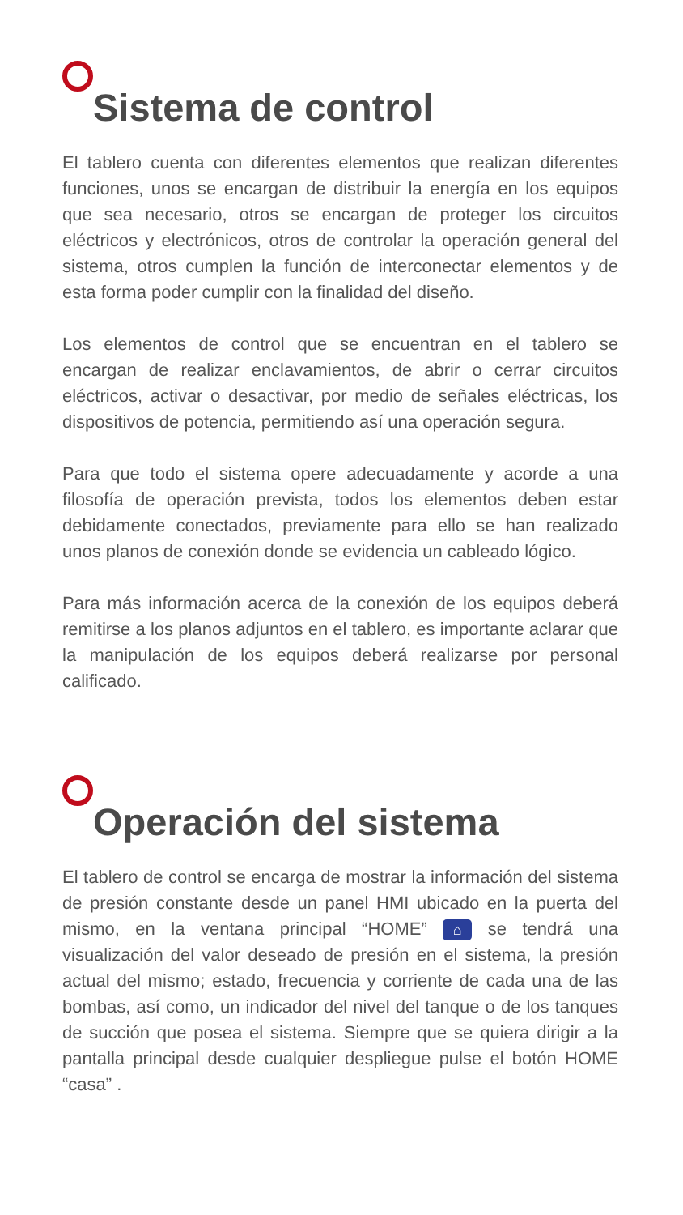Sistema de control
El tablero cuenta con diferentes elementos que realizan diferentes funciones, unos se encargan de distribuir la energía en los equipos que sea necesario, otros se encargan de proteger los circuitos eléctricos y electrónicos, otros de controlar la operación general del sistema, otros cumplen la función de interconectar elementos y de esta forma poder cumplir con la finalidad del diseño.
Los elementos de control que se encuentran en el tablero se encargan de realizar enclavamientos, de abrir o cerrar circuitos eléctricos, activar o desactivar, por medio de señales eléctricas, los dispositivos de potencia, permitiendo así una operación segura.
Para que todo el sistema opere adecuadamente y acorde a una filosofía de operación prevista, todos los elementos deben estar debidamente conectados, previamente para ello se han realizado unos planos de conexión donde se evidencia un cableado lógico.
Para más información acerca de la conexión de los equipos deberá remitirse a los planos adjuntos en el tablero, es importante aclarar que la manipulación de los equipos deberá realizarse por personal calificado.
Operación del sistema
El tablero de control se encarga de mostrar la información del sistema de presión constante desde un panel HMI ubicado en la puerta del mismo, en la ventana principal “HOME” ⌂ se tendrá una visualización del valor deseado de presión en el sistema, la presión actual del mismo; estado, frecuencia y corriente de cada una de las bombas, así como, un indicador del nivel del tanque o de los tanques de succión que posea el sistema. Siempre que se quiera dirigir a la pantalla principal desde cualquier despliegue pulse el botón HOME “casa” .